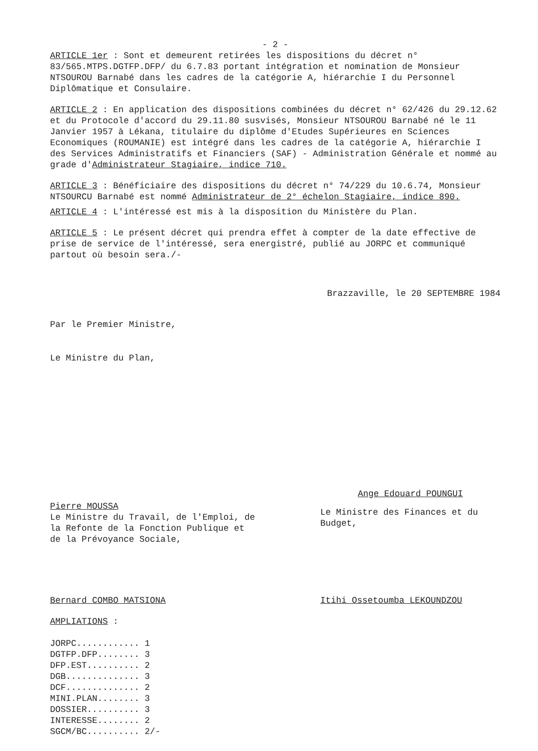- 2 -
ARTICLE 1er : Sont et demeurent retirées les dispositions du décret n° 83/565.MTPS.DGTFP.DFP/ du 6.7.83 portant intégration et nomination de Monsieur NTSOUROU Barnabé dans les cadres de la catégorie A, hiérarchie I du Personnel Diplômatique et Consulaire.
ARTICLE 2 : En application des dispositions combinées du décret n° 62/426 du 29.12.62 et du Protocole d'accord du 29.11.80 susvisés, Monsieur NTSOUROU Barnabé né le 11 Janvier 1957 à Lékana, titulaire du diplôme d'Etudes Supérieures en Sciences Economiques (ROUMANIE) est intégré dans les cadres de la catégorie A, hiérarchie I des Services Administratifs et Financiers (SAF) - Administration Générale et nommé au grade d'Administrateur Stagiaire, indice 710.
ARTICLE 3 : Bénéficiaire des dispositions du décret n° 74/229 du 10.6.74, Monsieur NTSOURCU Barnabé est nommé Administrateur de 2° échelon Stagiaire, indice 890.
ARTICLE 4 : L'intéressé est mis à la disposition du Ministère du Plan.
ARTICLE 5 : Le présent décret qui prendra effet à compter de la date effective de prise de service de l'intéressé, sera energistré, publié au JORPC et communiqué partout où besoin sera./-
Brazzaville, le 20 SEPTEMBRE 1984
Par le Premier Ministre,
Le Ministre du Plan,
Pierre MOUSSA
Le Ministre du Travail, de l'Emploi, de la Refonte de la Fonction Publique et de la Prévoyance Sociale,
Ange Edouard POUNGUI
Le Ministre des Finances et du Budget,
Bernard COMBO MATSIONA Itihi Ossetoumba LEKOUNDZOU
AMPLIATIONS :
JORPC............ 1
DGTFP.DFP........ 3
DFP.EST.......... 2
DGB.............. 3
DCF.............. 2
MINI.PLAN........ 3
DOSSIER.......... 3
INTERESSE........ 2
SGCM/BC.......... 2/-